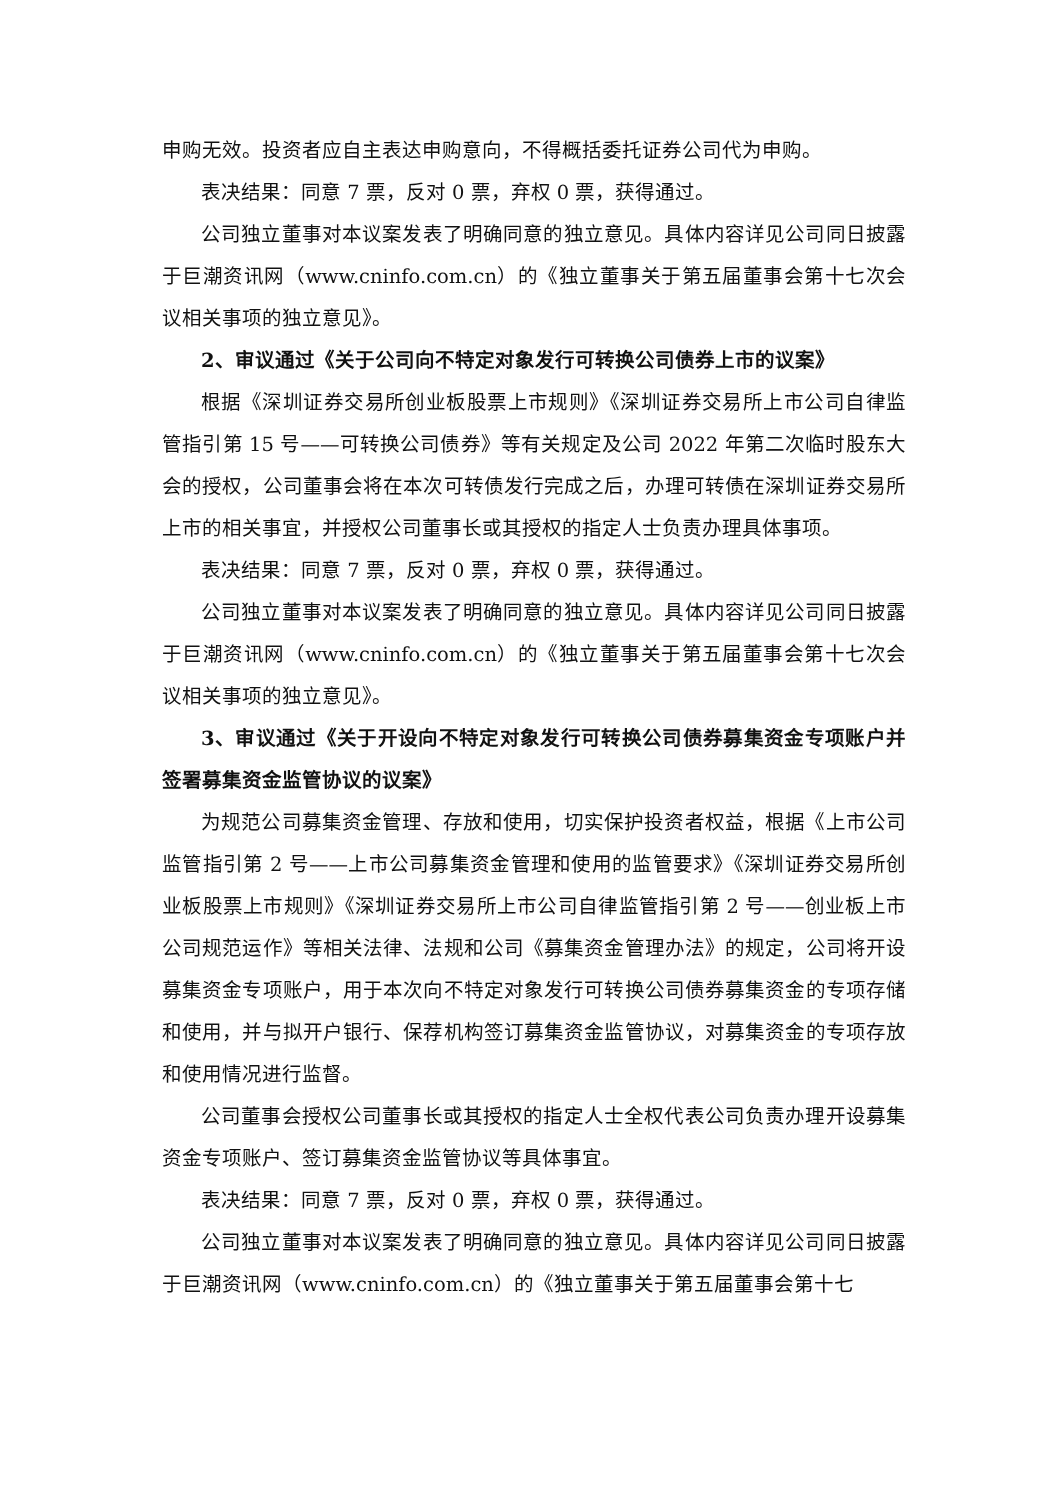申购无效。投资者应自主表达申购意向，不得概括委托证券公司代为申购。
表决结果：同意 7 票，反对 0 票，弃权 0 票，获得通过。
公司独立董事对本议案发表了明确同意的独立意见。具体内容详见公司同日披露于巨潮资讯网（www.cninfo.com.cn）的《独立董事关于第五届董事会第十七次会议相关事项的独立意见》。
2、审议通过《关于公司向不特定对象发行可转换公司债券上市的议案》
根据《深圳证券交易所创业板股票上市规则》《深圳证券交易所上市公司自律监管指引第 15 号——可转换公司债券》等有关规定及公司 2022 年第二次临时股东大会的授权，公司董事会将在本次可转债发行完成之后，办理可转债在深圳证券交易所上市的相关事宜，并授权公司董事长或其授权的指定人士负责办理具体事项。
表决结果：同意 7 票，反对 0 票，弃权 0 票，获得通过。
公司独立董事对本议案发表了明确同意的独立意见。具体内容详见公司同日披露于巨潮资讯网（www.cninfo.com.cn）的《独立董事关于第五届董事会第十七次会议相关事项的独立意见》。
3、审议通过《关于开设向不特定对象发行可转换公司债券募集资金专项账户并签署募集资金监管协议的议案》
为规范公司募集资金管理、存放和使用，切实保护投资者权益，根据《上市公司监管指引第 2 号——上市公司募集资金管理和使用的监管要求》《深圳证券交易所创业板股票上市规则》《深圳证券交易所上市公司自律监管指引第 2 号——创业板上市公司规范运作》等相关法律、法规和公司《募集资金管理办法》的规定，公司将开设募集资金专项账户，用于本次向不特定对象发行可转换公司债券募集资金的专项存储和使用，并与拟开户银行、保荐机构签订募集资金监管协议，对募集资金的专项存放和使用情况进行监督。
公司董事会授权公司董事长或其授权的指定人士全权代表公司负责办理开设募集资金专项账户、签订募集资金监管协议等具体事宜。
表决结果：同意 7 票，反对 0 票，弃权 0 票，获得通过。
公司独立董事对本议案发表了明确同意的独立意见。具体内容详见公司同日披露于巨潮资讯网（www.cninfo.com.cn）的《独立董事关于第五届董事会第十七